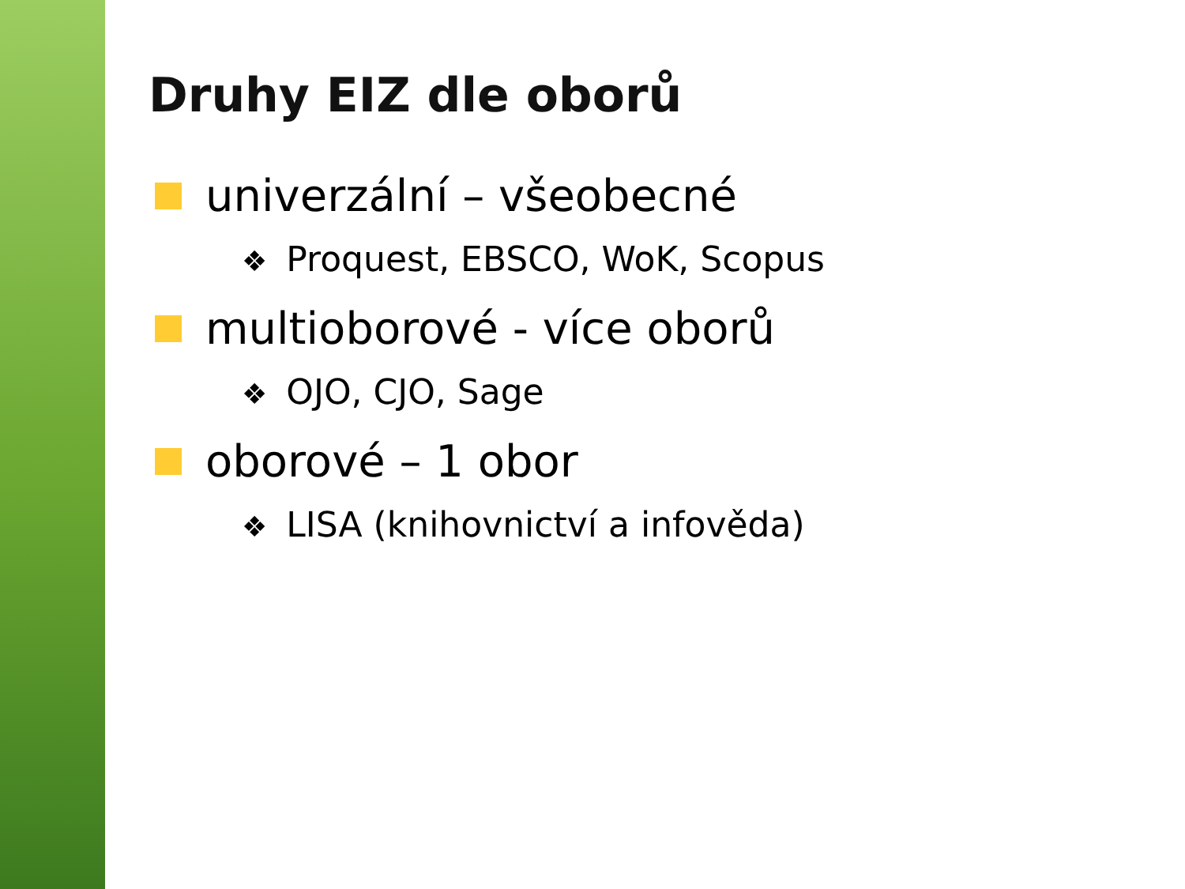Druhy EIZ dle oborů
univerzální – všeobecné
❖ Proquest, EBSCO, WoK, Scopus
multioborové - více oborů
❖ OJO, CJO, Sage
oborové – 1 obor
❖ LISA (knihovnictví a infověda)